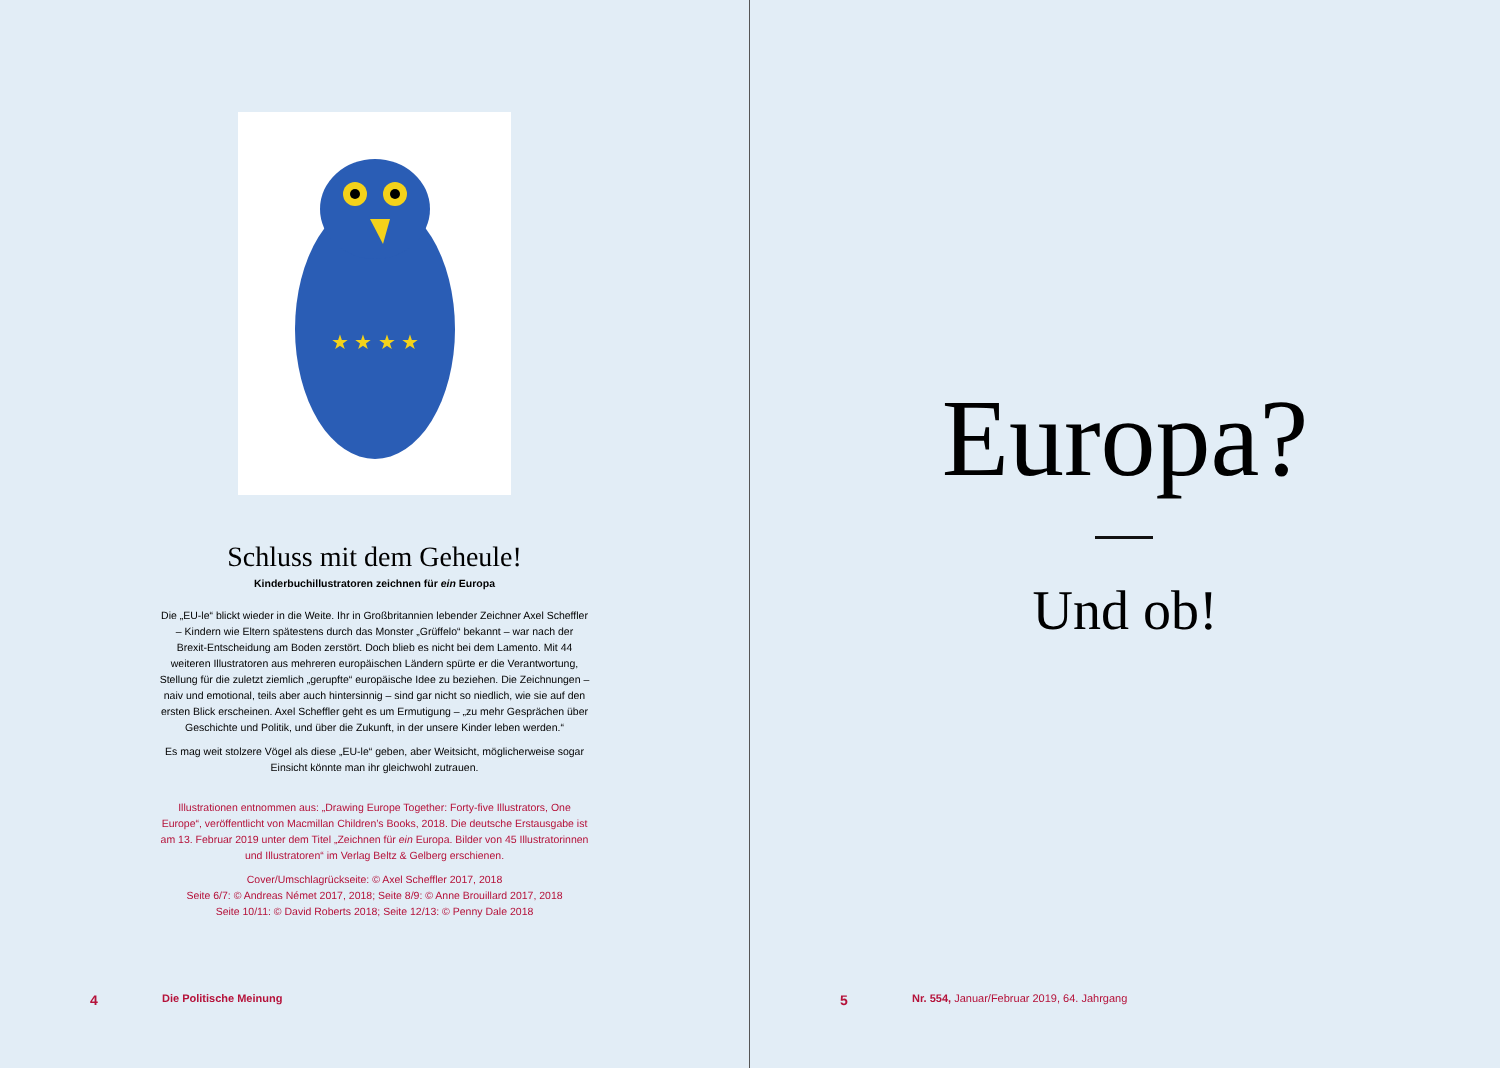★ ★ ★ ★
Schluss mit dem Geheule!
Kinderbuchillustratoren zeichnen für ein Europa
Die „EU-le“ blickt wieder in die Weite. Ihr in Großbritannien lebender Zeichner Axel Scheffler – Kindern wie Eltern spätestens durch das Monster „Grüffelo“ bekannt – war nach der Brexit-Entscheidung am Boden zerstört. Doch blieb es nicht bei dem Lamento. Mit 44 weiteren Illustratoren aus mehreren europäischen Ländern spürte er die Verantwortung, Stellung für die zuletzt ziemlich „gerupfte“ europäische Idee zu beziehen. Die Zeichnungen – naiv und emotional, teils aber auch hintersinnig – sind gar nicht so niedlich, wie sie auf den ersten Blick erscheinen. Axel Scheffler geht es um Ermutigung – „zu mehr Gesprächen über Geschichte und Politik, und über die Zukunft, in der unsere Kinder leben werden.“
Es mag weit stolzere Vögel als diese „EU-le“ geben, aber Weitsicht, möglicherweise sogar Einsicht könnte man ihr gleichwohl zutrauen.
Illustrationen entnommen aus: „Drawing Europe Together: Forty-five Illustrators, One Europe“, veröffentlicht von Macmillan Children’s Books, 2018. Die deutsche Erstausgabe ist am 13. Februar 2019 unter dem Titel „Zeichnen für ein Europa. Bilder von 45 Illustratorinnen und Illustratoren“ im Verlag Beltz & Gelberg erschienen.
Cover/Umschlagrückseite: © Axel Scheffler 2017, 2018
Seite 6/7: © Andreas Német 2017, 2018; Seite 8/9: © Anne Brouillard 2017, 2018
Seite 10/11: © David Roberts 2018; Seite 12/13: © Penny Dale 2018
4 Die Politische Meinung
Europa?
Und ob!
5
Nr. 554, Januar/Februar 2019, 64. Jahrgang